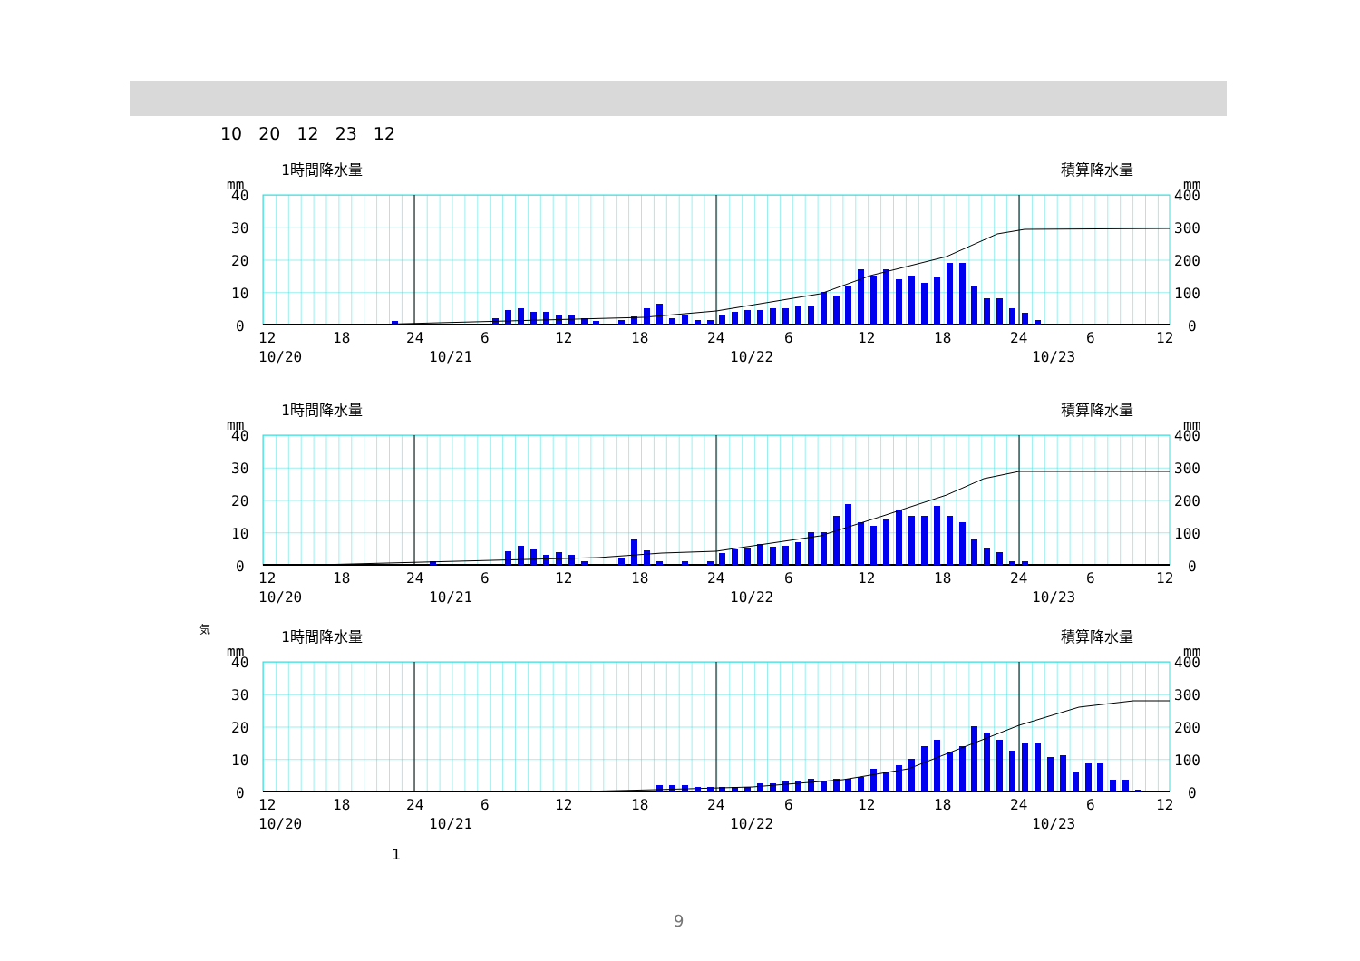10 20 12 23 12
1時間降水量
積算降水量
mm
mm
40
30
20
10
0
400
300
200
100
0
12
18
24
6
12
18
24
6
12
18
24
6
12
10/20
10/21
10/22
10/23
1時間降水量
積算降水量
mm
mm
40
30
20
10
0
400
300
200
100
0
12
18
24
6
12
18
24
6
12
18
24
6
12
10/20
10/21
10/22
10/23
気
1時間降水量
積算降水量
mm
mm
40
30
20
10
0
400
300
200
100
0
12
18
24
6
12
18
24
6
12
18
24
6
12
10/20
10/21
10/22
10/23
1
9